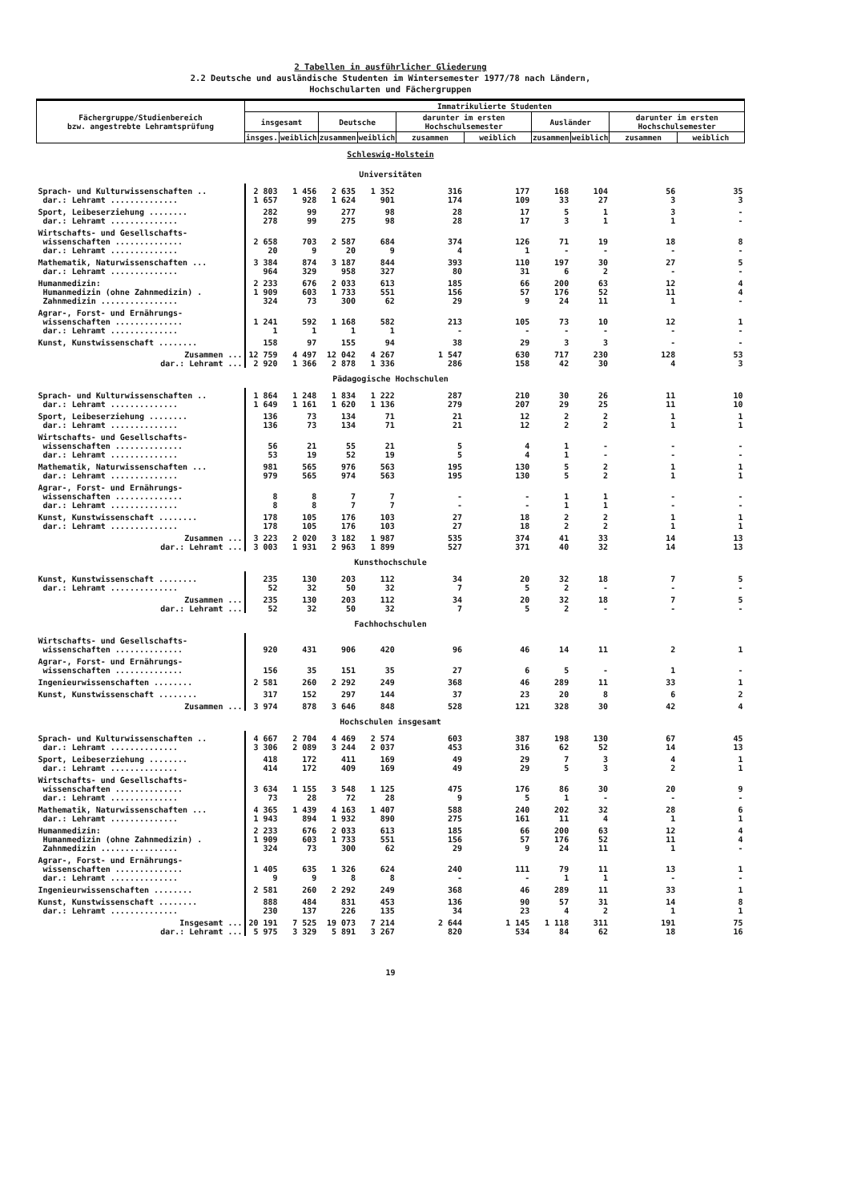2 Tabellen in ausführlicher Gliederung
2.2 Deutsche und ausländische Studenten im Wintersemester 1977/78 nach Ländern,
Hochschularten und Fächergruppen
| Fächergruppe/Studienbereich bzw. angestrebte Lehramtsprüfung | Immatrikulierte Studenten | | | | | | | | | |
| --- | --- | --- | --- | --- | --- | --- | --- | --- | --- | --- |
| | insgesamt | | Deutsche | | darunter im ersten Hochschulsemester | | Ausländer | | darunter im ersten Hochschulsemester | |
| | insges. | weiblich | zusammen | weiblich | zusammen | weiblich | zusammen | weiblich | zusammen | weiblich |
| Schleswig-Holstein | | | | | | | | | | |
| Universitäten | | | | | | | | | | |
| Sprach- und Kulturwissenschaften .. dar.: Lehramt .............. | 2 803 1 657 | 1 456 928 | 2 635 1 624 | 1 352 901 | 316 174 | 177 109 | 168 33 | 104 27 | 56 3 | 35 3 |
| Sport, Leibeserziehung ........ dar.: Lehramt .............. | 282 278 | 99 99 | 277 275 | 98 98 | 28 28 | 17 17 | 5 3 | 1 1 | 3 1 | - - |
| Wirtschafts- und Gesellschafts- wissenschaften .............. dar.: Lehramt .............. | 2 658 20 | 703 9 | 2 587 20 | 684 9 | 374 4 | 126 1 | 71 - | 19 - | 18 - | 8 - |
| Mathematik, Naturwissenschaften ... dar.: Lehramt .............. | 3 384 964 | 874 329 | 3 187 958 | 844 327 | 393 80 | 110 31 | 197 6 | 30 2 | 27 - | 5 - |
| Humanmedizin: Humanmedizin (ohne Zahnmedizin) . Zahnmedizin ................ | 2 233 1 909 324 | 676 603 73 | 2 033 1 733 300 | 613 551 62 | 185 156 29 | 66 57 9 | 200 176 24 | 63 52 11 | 12 11 1 | 4 4 - |
| Agrar-, Forst- und Ernährungs- wissenschaften .............. dar.: Lehramt .............. | 1 241 1 | 592 1 | 1 168 1 | 582 1 | 213 - | 105 - | 73 - | 10 - | 12 - | 1 - |
| Kunst, Kunstwissenschaft ........ | 158 | 97 | 155 | 94 | 38 | 29 | 3 | 3 | - | - |
| Zusammen ... dar.: Lehramt ... | 12 759 2 920 | 4 497 1 366 | 12 042 2 878 | 4 267 1 336 | 1 547 286 | 630 158 | 717 42 | 230 30 | 128 4 | 53 3 |
| Pädagogische Hochschulen | | | | | | | | | | |
| Sprach- und Kulturwissenschaften .. dar.: Lehramt .............. | 1 864 1 649 | 1 248 1 161 | 1 834 1 620 | 1 222 1 136 | 287 279 | 210 207 | 30 29 | 26 25 | 11 11 | 10 10 |
| Sport, Leibeserziehung ........ dar.: Lehramt .............. | 136 136 | 73 73 | 134 134 | 71 71 | 21 21 | 12 12 | 2 2 | 2 2 | 1 1 | 1 1 |
| Wirtschafts- und Gesellschafts- wissenschaften .............. dar.: Lehramt .............. | 56 53 | 21 19 | 55 52 | 21 19 | 5 5 | 4 4 | 1 1 | - - | - - | - - |
| Mathematik, Naturwissenschaften ... dar.: Lehramt .............. | 981 979 | 565 565 | 976 974 | 563 563 | 195 195 | 130 130 | 5 5 | 2 2 | 1 1 | 1 1 |
| Agrar-, Forst- und Ernährungs- wissenschaften .............. dar.: Lehramt .............. | 8 8 | 8 8 | 7 7 | 7 7 | - - | - - | 1 1 | 1 1 | - - | - - |
| Kunst, Kunstwissenschaft ........ dar.: Lehramt .............. | 178 178 | 105 105 | 176 176 | 103 103 | 27 27 | 18 18 | 2 2 | 2 2 | 1 1 | 1 1 |
| Zusammen ... dar.: Lehramt ... | 3 223 3 003 | 2 020 1 931 | 3 182 2 963 | 1 987 1 899 | 535 527 | 374 371 | 41 40 | 33 32 | 14 14 | 13 13 |
| Kunsthochschule | | | | | | | | | | |
| Kunst, Kunstwissenschaft ........ dar.: Lehramt .............. | 235 52 | 130 32 | 203 50 | 112 32 | 34 7 | 20 5 | 32 2 | 18 - | 7 - | 5 - |
| Zusammen ... dar.: Lehramt ... | 235 52 | 130 32 | 203 50 | 112 32 | 34 7 | 20 5 | 32 2 | 18 - | 7 - | 5 - |
| Fachhochschulen | | | | | | | | | | |
| Wirtschafts- und Gesellschafts- wissenschaften .............. | 920 | 431 | 906 | 420 | 96 | 46 | 14 | 11 | 2 | 1 |
| Agrar-, Forst- und Ernährungs- wissenschaften .............. | 156 | 35 | 151 | 35 | 27 | 6 | 5 | - | 1 | - |
| Ingenieurwissenschaften ........ | 2 581 | 260 | 2 292 | 249 | 368 | 46 | 289 | 11 | 33 | 1 |
| Kunst, Kunstwissenschaft ........ | 317 | 152 | 297 | 144 | 37 | 23 | 20 | 8 | 6 | 2 |
| Zusammen ... | 3 974 | 878 | 3 646 | 848 | 528 | 121 | 328 | 30 | 42 | 4 |
| Hochschulen insgesamt | | | | | | | | | | |
| Sprach- und Kulturwissenschaften .. dar.: Lehramt .............. | 4 667 3 306 | 2 704 2 089 | 4 469 3 244 | 2 574 2 037 | 603 453 | 387 316 | 198 62 | 130 52 | 67 14 | 45 13 |
| Sport, Leibeserziehung ........ dar.: Lehramt .............. | 418 414 | 172 172 | 411 409 | 169 169 | 49 49 | 29 29 | 7 5 | 3 3 | 4 2 | 1 1 |
| Wirtschafts- und Gesellschafts- wissenschaften .............. dar.: Lehramt .............. | 3 634 73 | 1 155 28 | 3 548 72 | 1 125 28 | 475 9 | 176 5 | 86 1 | 30 - | 20 - | 9 - |
| Mathematik, Naturwissenschaften ... dar.: Lehramt .............. | 4 365 1 943 | 1 439 894 | 4 163 1 932 | 1 407 890 | 588 275 | 240 161 | 202 11 | 32 4 | 28 1 | 6 1 |
| Humanmedizin: Humanmedizin (ohne Zahnmedizin) . Zahnmedizin ................ | 2 233 1 909 324 | 676 603 73 | 2 033 1 733 300 | 613 551 62 | 185 156 29 | 66 57 9 | 200 176 24 | 63 52 11 | 12 11 1 | 4 4 - |
| Agrar-, Forst- und Ernährungs- wissenschaften .............. dar.: Lehramt .............. | 1 405 9 | 635 9 | 1 326 8 | 624 8 | 240 - | 111 - | 79 1 | 11 1 | 13 - | 1 - |
| Ingenieurwissenschaften ........ | 2 581 | 260 | 2 292 | 249 | 368 | 46 | 289 | 11 | 33 | 1 |
| Kunst, Kunstwissenschaft ........ dar.: Lehramt .............. | 888 230 | 484 137 | 831 226 | 453 135 | 136 34 | 90 23 | 57 4 | 31 2 | 14 1 | 8 1 |
| Insgesamt ... dar.: Lehramt ... | 20 191 5 975 | 7 525 3 329 | 19 073 5 891 | 7 214 3 267 | 2 644 820 | 1 145 534 | 1 118 84 | 311 62 | 191 18 | 75 16 |
19